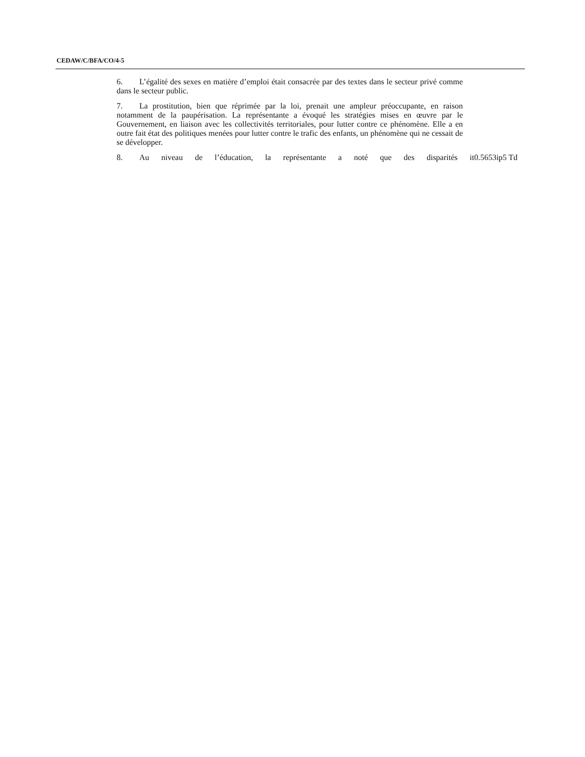CEDAW/C/BFA/CO/4-5
6. L’égalité des sexes en matière d’emploi était consacrée par des textes dans le secteur privé comme dans le secteur public.
7. La prostitution, bien que réprimée par la loi, prenait une ampleur préoccupante, en raison notamment de la paupérisation. La représentante a évoqué les stratégies mises en œuvre par le Gouvernement, en liaison avec les collectivités territoriales, pour lutter contre ce phénomène. Elle a en outre fait état des politiques menées pour lutter contre le trafic des enfants, un phénomène qui ne cessait de se développer.
8. Au niveau de l’éducation, la représentante a noté que des disparités it0.5653ip5 Td